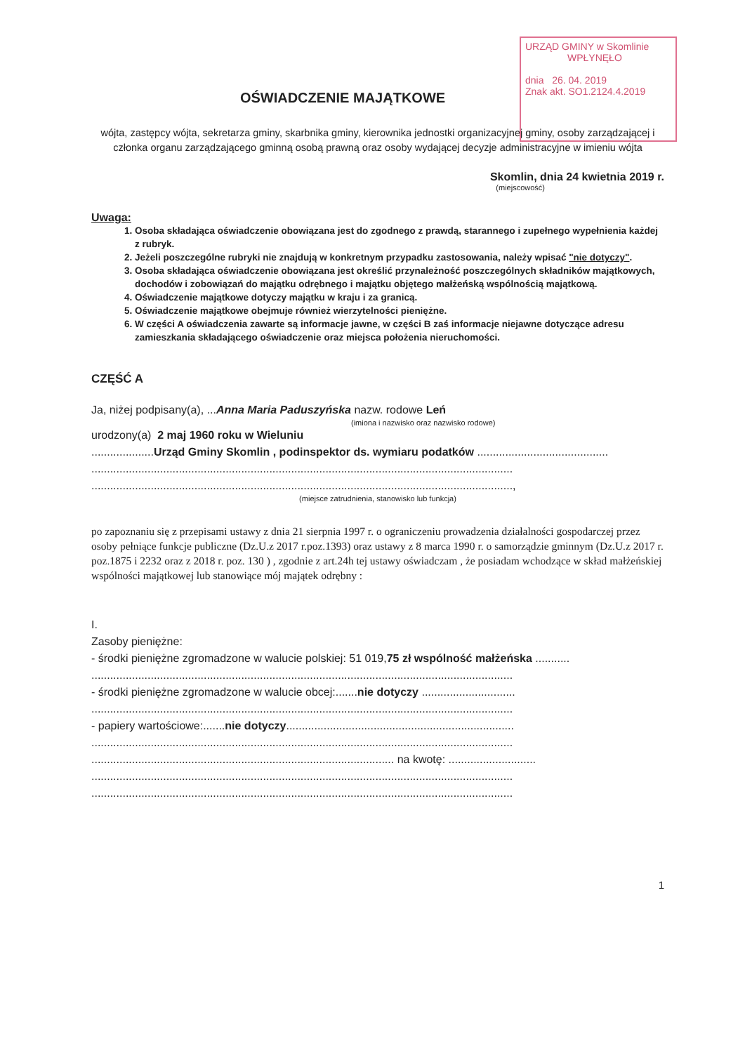URZĄD GMINY w Skomlinie
WPŁYNĘŁO
dnia 26. 04. 2019
Znak akt. SO1.2124.4.2019
OŚWIADCZENIE MAJĄTKOWE
wójta, zastępcy wójta, sekretarza gminy, skarbnika gminy, kierownika jednostki organizacyjnej gminy, osoby zarządzającej i członka organu zarządzającego gminną osobą prawną oraz osoby wydającej decyzje administracyjne w imieniu wójta
Skomlin, dnia 24 kwietnia 2019 r.
(miejscowość)
Uwaga:
1. Osoba składająca oświadczenie obowiązana jest do zgodnego z prawdą, starannego i zupełnego wypełnienia każdej z rubryk.
2. Jeżeli poszczególne rubryki nie znajdują w konkretnym przypadku zastosowania, należy wpisać "nie dotyczy".
3. Osoba składająca oświadczenie obowiązana jest określić przynależność poszczególnych składników majątkowych, dochodów i zobowiązań do majątku odrębnego i majątku objętego małżeńską wspólnością majątkową.
4. Oświadczenie majątkowe dotyczy majątku w kraju i za granicą.
5. Oświadczenie majątkowe obejmuje również wierzytelności pieniężne.
6. W części A oświadczenia zawarte są informacje jawne, w części B zaś informacje niejawne dotyczące adresu zamieszkania składającego oświadczenie oraz miejsca położenia nieruchomości.
CZĘŚĆ A
Ja, niżej podpisany(a), ...Anna Maria Paduszyńska nazw. rodowe Leń
(imiona i nazwisko oraz nazwisko rodowe)
urodzony(a) 2 maj 1960 roku w Wieluniu
....................Urząd Gminy Skomlin , podinspektor ds. wymiaru podatków ..........................................
.......................................................................................................................................
.......................................................................................................................................,
(miejsce zatrudnienia, stanowisko lub funkcja)
po zapoznaniu się z przepisami ustawy z dnia 21 sierpnia 1997 r. o ograniczeniu prowadzenia działalności gospodarczej przez osoby pełniące funkcje publiczne (Dz.U.z 2017 r.poz.1393) oraz ustawy z 8 marca 1990 r. o samorządzie gminnym (Dz.U.z 2017 r. poz.1875 i 2232 oraz z 2018 r. poz. 130 ) , zgodnie z art.24h tej ustawy oświadczam , że posiadam wchodzące w skład małżeńskiej wspólności majątkowej lub stanowiące mój majątek odrębny :
I.
Zasoby pieniężne:
- środki pieniężne zgromadzone w walucie polskiej: 51 019,75 zł wspólność małżeńska ...........
.......................................................................................................................................
- środki pieniężne zgromadzone w walucie obcej:.......nie dotyczy ..............................
.......................................................................................................................................
- papiery wartościowe:.......nie dotyczy.........................................................................
.......................................................................................................................................
................................................................................................. na kwotę: ............................
.......................................................................................................................................
.......................................................................................................................................
1